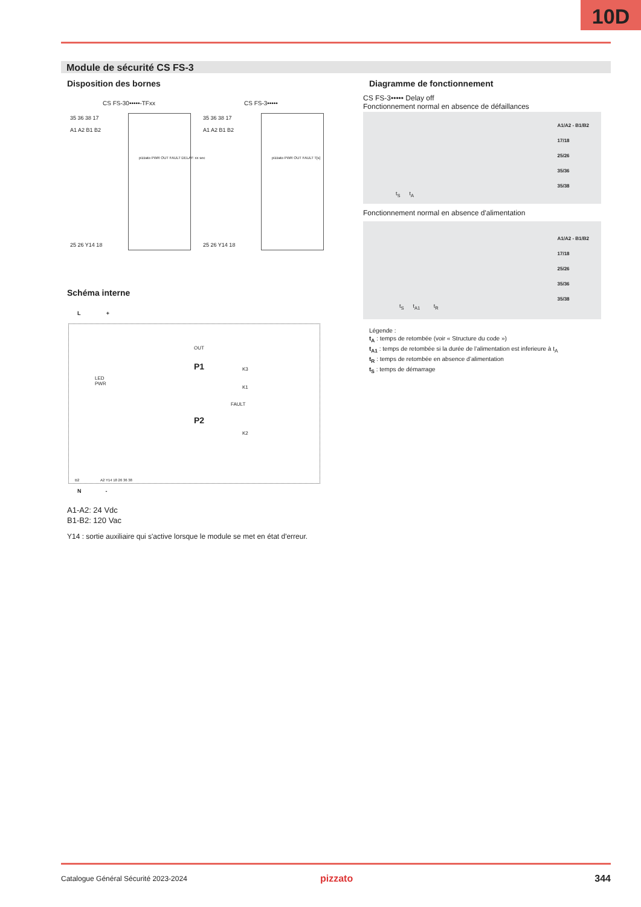10D
Module de sécurité CS FS-3
Disposition des bornes Diagramme de fonctionnement
CS FS-30•••••-TFxx CS FS-3•••••
35 36 38 17
A1 A2 B1 B2
35 36 38 17
A1 A2 B1 B2
pizzato PWR OUT FAULT DELAY: xx sec
pizzato PWR OUT FAULT T[s]
25 26 Y14 18 25 26 Y14 18
CS FS-3••••• Delay off
Fonctionnement normal en absence de défaillances
A1/A2 - B1/B2
17/18
25/26
35/36
35/38
t<sub>S</sub> t<sub>A</sub>
Fonctionnement normal en absence d'alimentation
A1/A2 - B1/B2
17/18
25/26
35/36
35/38
t<sub>S</sub> t<sub>A1</sub> t<sub>R</sub>
Légende :
t<sub>A</sub> : temps de retombée (voir « Structure du code »)
t<sub>A1</sub> : temps de retombée si la durée de l’alimentation est inferieure à t<sub>A</sub>
t<sub>R</sub> : temps de retombée en absence d’alimentation
t<sub>S</sub> : temps de démarrage
Schéma interne
L +
OUT
P1 K3
K1
LED
PWR
FAULT
P2
K2
B2 A2 Y14 18 26 36 38
N -
A1-A2: 24 Vdc
B1-B2: 120 Vac
Y14 : sortie auxiliaire qui s'active lorsque le module se met en état d'erreur.
Catalogue Général Sécurité 2023-2024
pizzato 344